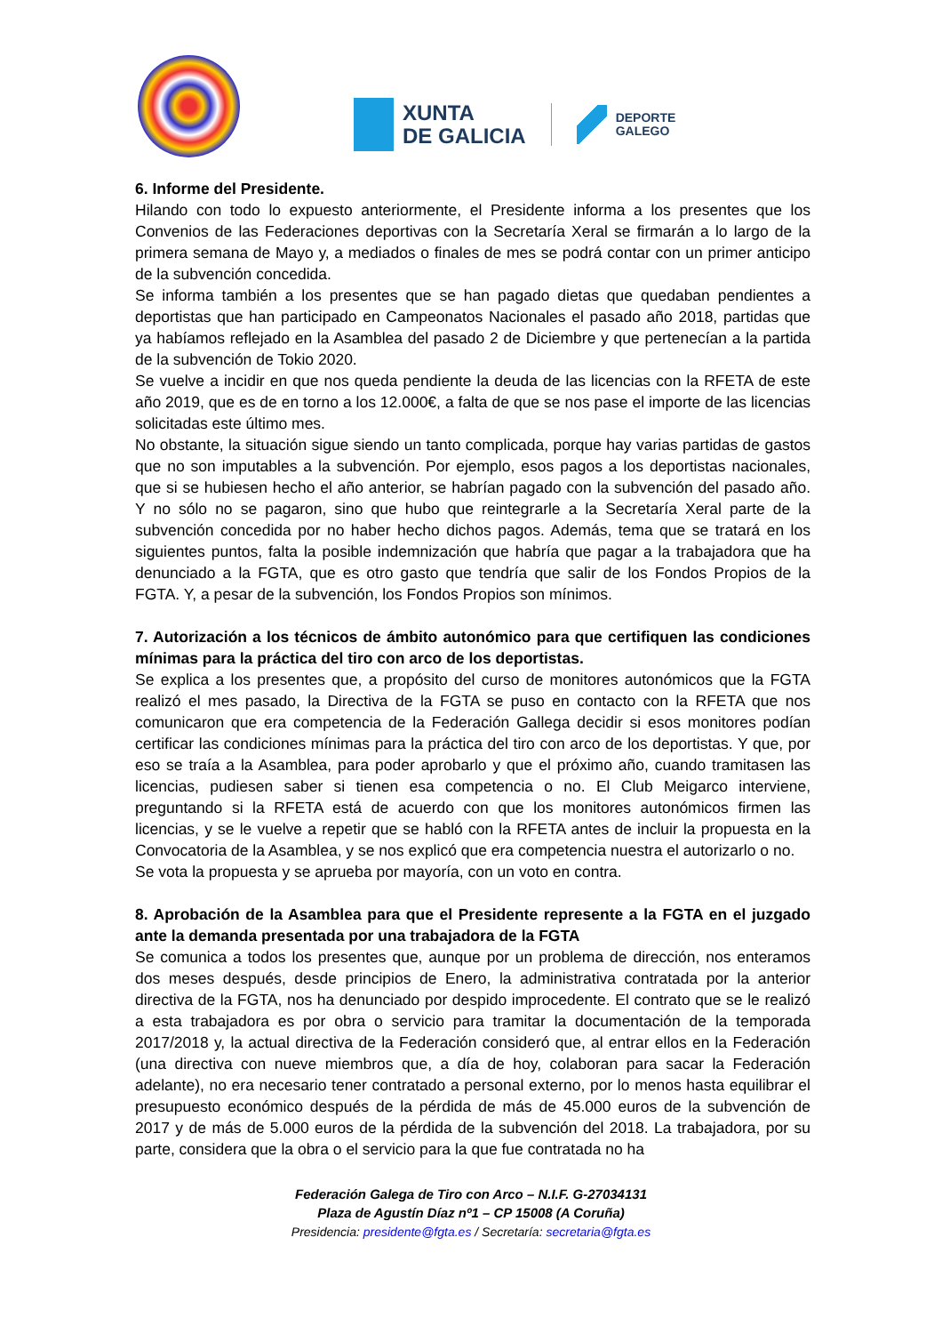XUNTA
DE GALICIA
DEPORTE
GALEGO
6. Informe del Presidente.
Hilando con todo lo expuesto anteriormente, el Presidente informa a los presentes que los Convenios de las Federaciones deportivas con la Secretaría Xeral se firmarán a lo largo de la primera semana de Mayo y, a mediados o finales de mes se podrá contar con un primer anticipo de la subvención concedida.
Se informa también a los presentes que se han pagado dietas que quedaban pendientes a deportistas que han participado en Campeonatos Nacionales el pasado año 2018, partidas que ya habíamos reflejado en la Asamblea del pasado 2 de Diciembre y que pertenecían a la partida de la subvención de Tokio 2020.
Se vuelve a incidir en que nos queda pendiente la deuda de las licencias con la RFETA de este año 2019, que es de en torno a los 12.000€, a falta de que se nos pase el importe de las licencias solicitadas este último mes.
No obstante, la situación sigue siendo un tanto complicada, porque hay varias partidas de gastos que no son imputables a la subvención. Por ejemplo, esos pagos a los deportistas nacionales, que si se hubiesen hecho el año anterior, se habrían pagado con la subvención del pasado año. Y no sólo no se pagaron, sino que hubo que reintegrarle a la Secretaría Xeral parte de la subvención concedida por no haber hecho dichos pagos. Además, tema que se tratará en los siguientes puntos, falta la posible indemnización que habría que pagar a la trabajadora que ha denunciado a la FGTA, que es otro gasto que tendría que salir de los Fondos Propios de la FGTA. Y, a pesar de la subvención, los Fondos Propios son mínimos.
7. Autorización a los técnicos de ámbito autonómico para que certifiquen las condiciones mínimas para la práctica del tiro con arco de los deportistas.
Se explica a los presentes que, a propósito del curso de monitores autonómicos que la FGTA realizó el mes pasado, la Directiva de la FGTA se puso en contacto con la RFETA que nos comunicaron que era competencia de la Federación Gallega decidir si esos monitores podían certificar las condiciones mínimas para la práctica del tiro con arco de los deportistas. Y que, por eso se traía a la Asamblea, para poder aprobarlo y que el próximo año, cuando tramitasen las licencias, pudiesen saber si tienen esa competencia o no. El Club Meigarco interviene, preguntando si la RFETA está de acuerdo con que los monitores autonómicos firmen las licencias, y se le vuelve a repetir que se habló con la RFETA antes de incluir la propuesta en la Convocatoria de la Asamblea, y se nos explicó que era competencia nuestra el autorizarlo o no.
Se vota la propuesta y se aprueba por mayoría, con un voto en contra.
8. Aprobación de la Asamblea para que el Presidente represente a la FGTA en el juzgado ante la demanda presentada por una trabajadora de la FGTA
Se comunica a todos los presentes que, aunque por un problema de dirección, nos enteramos dos meses después, desde principios de Enero, la administrativa contratada por la anterior directiva de la FGTA, nos ha denunciado por despido improcedente. El contrato que se le realizó a esta trabajadora es por obra o servicio para tramitar la documentación de la temporada 2017/2018 y, la actual directiva de la Federación consideró que, al entrar ellos en la Federación (una directiva con nueve miembros que, a día de hoy, colaboran para sacar la Federación adelante), no era necesario tener contratado a personal externo, por lo menos hasta equilibrar el presupuesto económico después de la pérdida de más de 45.000 euros de la subvención de 2017 y de más de 5.000 euros de la pérdida de la subvención del 2018. La trabajadora, por su parte, considera que la obra o el servicio para la que fue contratada no ha
Federación Galega de Tiro con Arco – N.I.F. G-27034131
Plaza de Agustín Díaz nº1 – CP 15008 (A Coruña)
Presidencia: presidente@fgta.es / Secretaría: secretaria@fgta.es